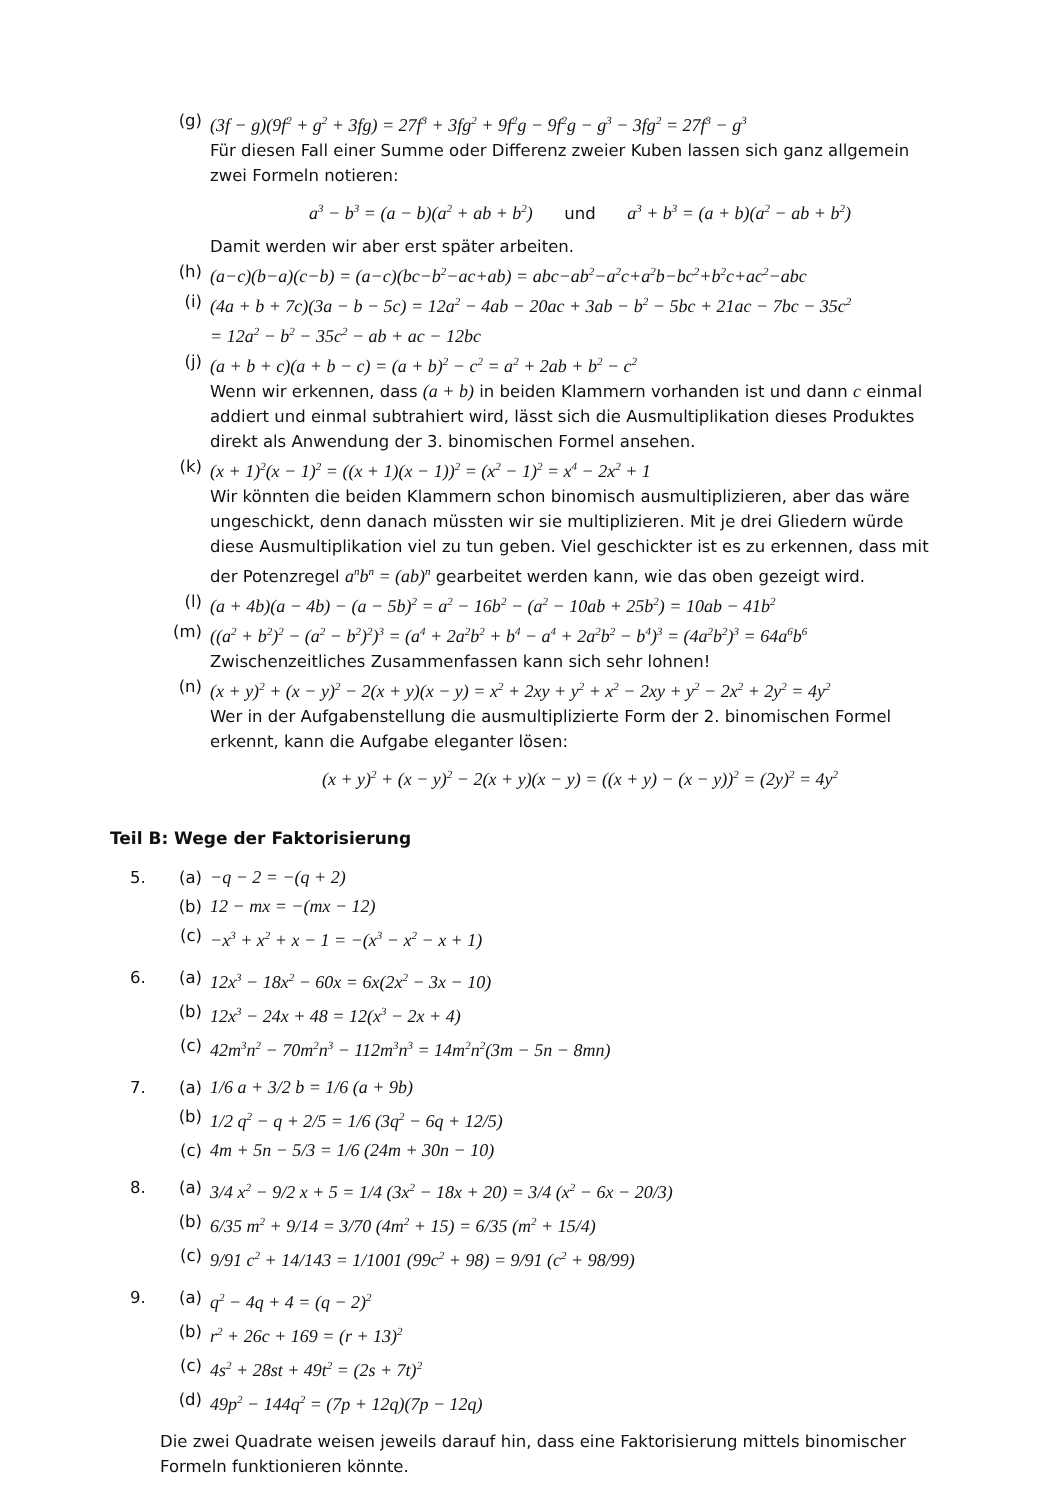(g) (3f − g)(9f<sup>2</sup> + g<sup>2</sup> + 3fg) = 27f<sup>3</sup> + 3fg<sup>2</sup> + 9f<sup>2</sup>g − 9f<sup>2</sup>g − g<sup>3</sup> − 3fg<sup>2</sup> = 27f<sup>3</sup> − g<sup>3</sup>
Für diesen Fall einer Summe oder Differenz zweier Kuben lassen sich ganz allgemein zwei Formeln notieren:
a<sup>3</sup> − b<sup>3</sup> = (a − b)(a<sup>2</sup> + ab + b<sup>2</sup>) und a<sup>3</sup> + b<sup>3</sup> = (a + b)(a<sup>2</sup> − ab + b<sup>2</sup>)
Damit werden wir aber erst später arbeiten.
(h) (a−c)(b−a)(c−b) = (a−c)(bc−b<sup>2</sup>−ac+ab) = abc−ab<sup>2</sup>−a<sup>2</sup>c+a<sup>2</sup>b−bc<sup>2</sup>+b<sup>2</sup>c+ac<sup>2</sup>−abc
(i) (4a + b + 7c)(3a − b − 5c) = 12a<sup>2</sup> − 4ab − 20ac + 3ab − b<sup>2</sup> − 5bc + 21ac − 7bc − 35c<sup>2</sup>
= 12a<sup>2</sup> − b<sup>2</sup> − 35c<sup>2</sup> − ab + ac − 12bc
(j) (a + b + c)(a + b − c) = (a + b)<sup>2</sup> − c<sup>2</sup> = a<sup>2</sup> + 2ab + b<sup>2</sup> − c<sup>2</sup>
Wenn wir erkennen, dass (a + b) in beiden Klammern vorhanden ist und dann c einmal addiert und einmal subtrahiert wird, lässt sich die Ausmultiplikation dieses Produktes direkt als Anwendung der 3. binomischen Formel ansehen.
(k) (x + 1)<sup>2</sup>(x − 1)<sup>2</sup> = ((x + 1)(x − 1))<sup>2</sup> = (x<sup>2</sup> − 1)<sup>2</sup> = x<sup>4</sup> − 2x<sup>2</sup> + 1
Wir könnten die beiden Klammern schon binomisch ausmultiplizieren, aber das wäre ungeschickt, denn danach müssten wir sie multiplizieren. Mit je drei Gliedern würde diese Ausmultiplikation viel zu tun geben. Viel geschickter ist es zu erkennen, dass mit der Potenzregel a<sup>n</sup>b<sup>n</sup> = (ab)<sup>n</sup> gearbeitet werden kann, wie das oben gezeigt wird.
(l) (a + 4b)(a − 4b) − (a − 5b)<sup>2</sup> = a<sup>2</sup> − 16b<sup>2</sup> − (a<sup>2</sup> − 10ab + 25b<sup>2</sup>) = 10ab − 41b<sup>2</sup>
(m) ((a<sup>2</sup> + b<sup>2</sup>)<sup>2</sup> − (a<sup>2</sup> − b<sup>2</sup>)<sup>2</sup>)<sup>3</sup> = (a<sup>4</sup> + 2a<sup>2</sup>b<sup>2</sup> + b<sup>4</sup> − a<sup>4</sup> + 2a<sup>2</sup>b<sup>2</sup> − b<sup>4</sup>)<sup>3</sup> = (4a<sup>2</sup>b<sup>2</sup>)<sup>3</sup> = 64a<sup>6</sup>b<sup>6</sup>
Zwischenzeitliches Zusammenfassen kann sich sehr lohnen!
(n) (x + y)<sup>2</sup> + (x − y)<sup>2</sup> − 2(x + y)(x − y) = x<sup>2</sup> + 2xy + y<sup>2</sup> + x<sup>2</sup> − 2xy + y<sup>2</sup> − 2x<sup>2</sup> + 2y<sup>2</sup> = 4y<sup>2</sup>
Wer in der Aufgabenstellung die ausmultiplizierte Form der 2. binomischen Formel erkennt, kann die Aufgabe eleganter lösen:
(x + y)<sup>2</sup> + (x − y)<sup>2</sup> − 2(x + y)(x − y) = ((x + y) − (x − y))<sup>2</sup> = (2y)<sup>2</sup> = 4y<sup>2</sup>
Teil B: Wege der Faktorisierung
5. (a) −q − 2 = −(q + 2)
(b) 12 − mx = −(mx − 12)
(c) −x<sup>3</sup> + x<sup>2</sup> + x − 1 = −(x<sup>3</sup> − x<sup>2</sup> − x + 1)
6. (a) 12x<sup>3</sup> − 18x<sup>2</sup> − 60x = 6x(2x<sup>2</sup> − 3x − 10)
(b) 12x<sup>3</sup> − 24x + 48 = 12(x<sup>3</sup> − 2x + 4)
(c) 42m<sup>3</sup>n<sup>2</sup> − 70m<sup>2</sup>n<sup>3</sup> − 112m<sup>3</sup>n<sup>3</sup> = 14m<sup>2</sup>n<sup>2</sup>(3m − 5n − 8mn)
7. (a) 1/6 a + 3/2 b = 1/6 (a + 9b)
(b) 1/2 q<sup>2</sup> − q + 2/5 = 1/6 (3q<sup>2</sup> − 6q + 12/5)
(c) 4m + 5n − 5/3 = 1/6 (24m + 30n − 10)
8. (a) 3/4 x<sup>2</sup> − 9/2 x + 5 = 1/4 (3x<sup>2</sup> − 18x + 20) = 3/4 (x<sup>2</sup> − 6x − 20/3)
(b) 6/35 m<sup>2</sup> + 9/14 = 3/70 (4m<sup>2</sup> + 15) = 6/35 (m<sup>2</sup> + 15/4)
(c) 9/91 c<sup>2</sup> + 14/143 = 1/1001 (99c<sup>2</sup> + 98) = 9/91 (c<sup>2</sup> + 98/99)
9. (a) q<sup>2</sup> − 4q + 4 = (q − 2)<sup>2</sup>
(b) r<sup>2</sup> + 26c + 169 = (r + 13)<sup>2</sup>
(c) 4s<sup>2</sup> + 28st + 49t<sup>2</sup> = (2s + 7t)<sup>2</sup>
(d) 49p<sup>2</sup> − 144q<sup>2</sup> = (7p + 12q)(7p − 12q)
Die zwei Quadrate weisen jeweils darauf hin, dass eine Faktorisierung mittels binomischer Formeln funktionieren könnte.